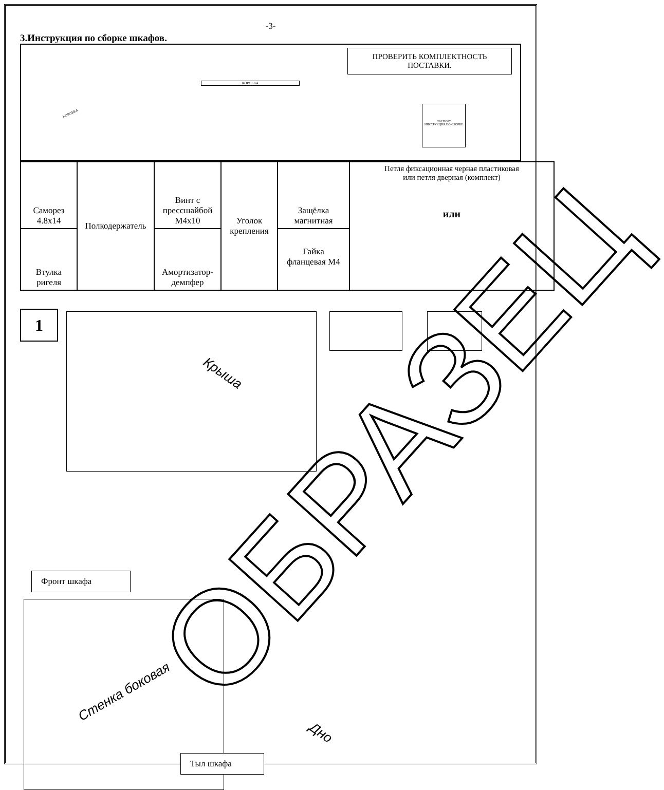-3-
3.Инструкция по сборке шкафов.
ПРОВЕРИТЬ КОМПЛЕКТНОСТЬ
ПОСТАВКИ.
КОРОБКА
ПАСПОРТ
ИНСТРУКЦИЯ ПО СБОРКЕ
КОРОБКА
| Саморез 4.8x14 | Полкодержатель | Винт с прессшайбой М4x10 | Уголок крепления | Защёлка магнитная | Петля фиксационная черная пластиковая или петля дверная (комплект) или |
| Втулка ригеля | | Амортизатор- демпфер | | Гайка фланцевая М4 | |
1
Крыша
Фронт шкафа
Стенка боковая
Тыл шкафа
Дно
ОБРАЗЕЦ